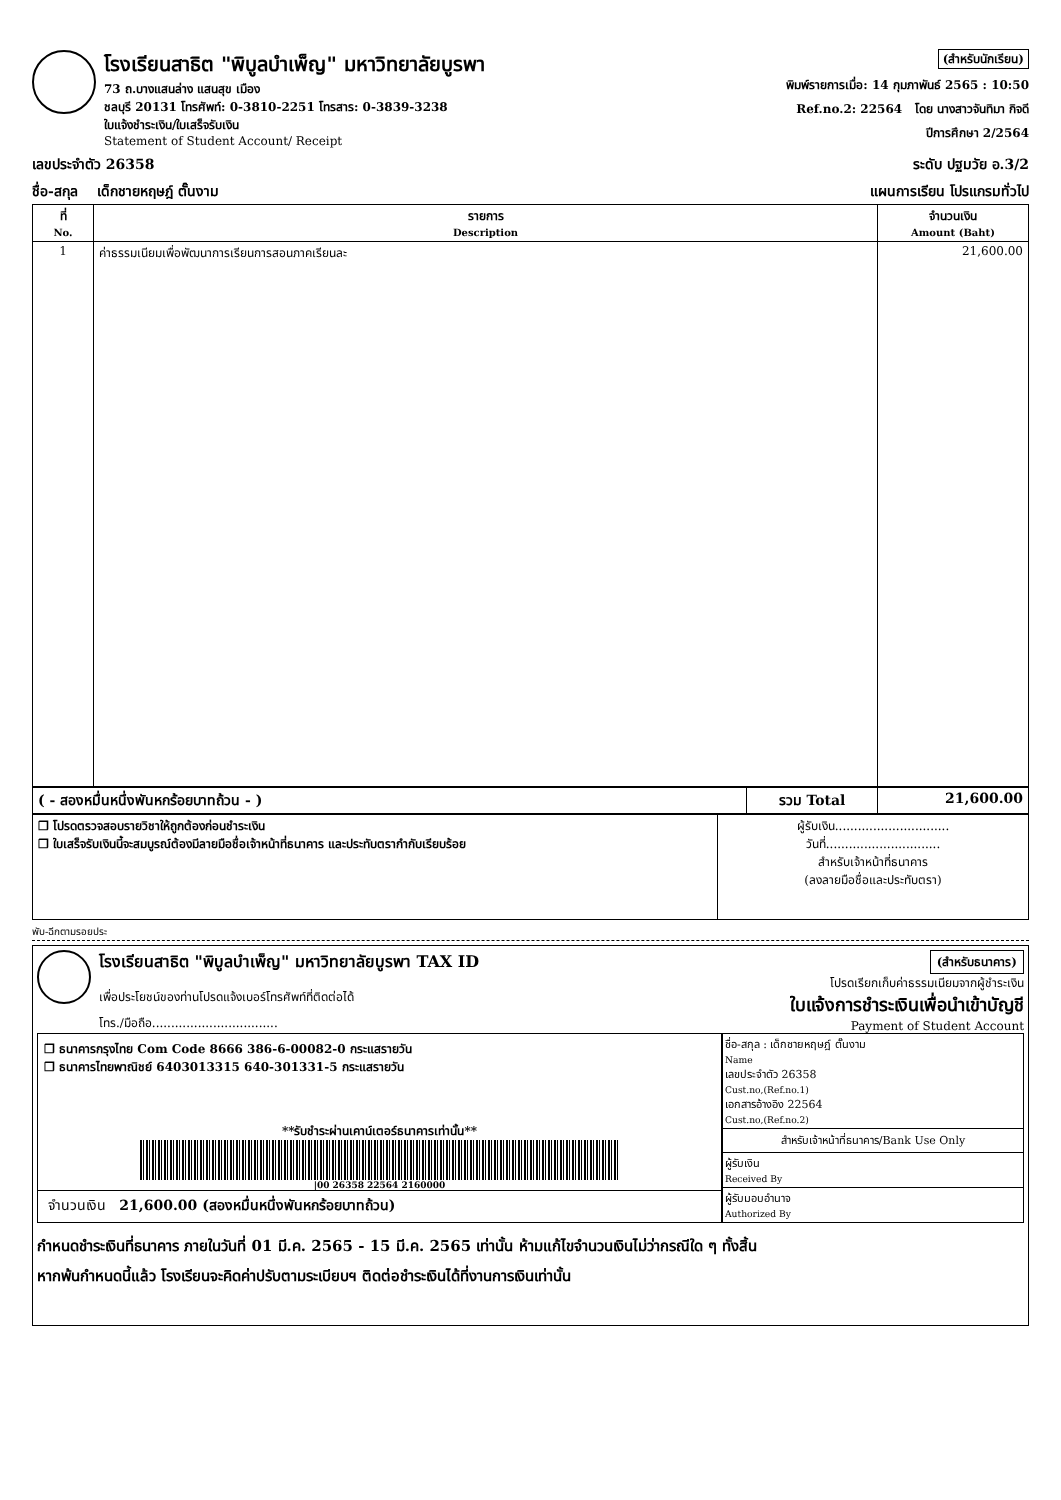โรงเรียนสาธิต "พิบูลบำเพ็ญ" มหาวิทยาลัยบูรพา
73 ถ.บางแสนล่าง แสนสุข เมือง
ชลบุรี 20131 โทรศัพท์: 0-3810-2251 โทรสาร: 0-3839-3238
ใบแจ้งชำระเงิน/ใบเสร็จรับเงิน
Statement of Student Account/ Receipt
(สำหรับนักเรียน)
พิมพ์รายการเมื่อ: 14 กุมภาพันธ์ 2565 : 10:50
Ref.no.2: 22564 โดย นางสาวจันทิมา กิจดี
ปีการศึกษา 2/2564
เลขประจำตัว 26358 ระดับ ปฐมวัย อ.3/2
ชื่อ-สกุล เด็กชายหฤษฎ์ ตั๊นงาม แผนการเรียน โปรแกรมทั่วไป
| ที่ No. | รายการ Description | จำนวนเงิน Amount (Baht) |
| --- | --- | --- |
| 1 | ค่าธรรมเนียมเพื่อพัฒนาการเรียนการสอนภาคเรียนละ | 21,600.00 |
| ( - สองหมื่นหนึ่งพันหกร้อยบาทถ้วน - ) | รวม Total | 21,600.00 |
| ❒ โปรดตรวจสอบรายวิชาให้ถูกต้องก่อนชำระเงิน ❒ ใบเสร็จรับเงินนี้จะสมบูรณ์ต้องมีลายมือชื่อเจ้าหน้าที่ธนาคาร และประทับตรากำกับเรียบร้อย | ผู้รับเงิน.............................. วันที่.............................. สำหรับเจ้าหน้าที่ธนาคาร (ลงลายมือชื่อและประทับตรา) |
พับ-ฉีกตามรอยประ
โรงเรียนสาธิต "พิบูลบำเพ็ญ" มหาวิทยาลัยบูรพา TAX ID
เพื่อประโยชน์ของท่านโปรดแจ้งเบอร์โทรศัพท์ที่ติดต่อได้
โทร./มือถือ.................................
(สำหรับธนาคาร)
โปรดเรียกเก็บค่าธรรมเนียมจากผู้ชำระเงิน
ใบแจ้งการชำระเงินเพื่อนำเข้าบัญชี
Payment of Student Account
❒ ธนาคารกรุงไทย Com Code 8666 386-6-00082-0 กระแสรายวัน
❒ ธนาคารไทยพาณิชย์ 6403013315 640-301331-5 กระแสรายวัน
**รับชำระผ่านเคาน์เตอร์ธนาคารเท่านั้น**
|00 26358 22564 2160000
จำนวนเงิน 21,600.00 (สองหมื่นหนึ่งพันหกร้อยบาทถ้วน)
ชื่อ-สกุล : เด็กชายหฤษฎ์ ตั๊นงาม
Name
เลขประจำตัว 26358
Cust.no,(Ref.no.1)
เอกสารอ้างอิง 22564
Cust.no,(Ref.no.2)
สำหรับเจ้าหน้าที่ธนาคาร/Bank Use Only
ผู้รับเงิน
Received By
ผู้รับมอบอำนาจ
Authorized By
กำหนดชำระเงินที่ธนาคาร ภายในวันที่ 01 มี.ค. 2565 - 15 มี.ค. 2565 เท่านั้น ห้ามแก้ไขจำนวนเงินไม่ว่ากรณีใด ๆ ทั้งสิ้น
หากพ้นกำหนดนี้แล้ว โรงเรียนจะคิดค่าปรับตามระเบียบฯ ติดต่อชำระเงินได้ที่งานการเงินเท่านั้น